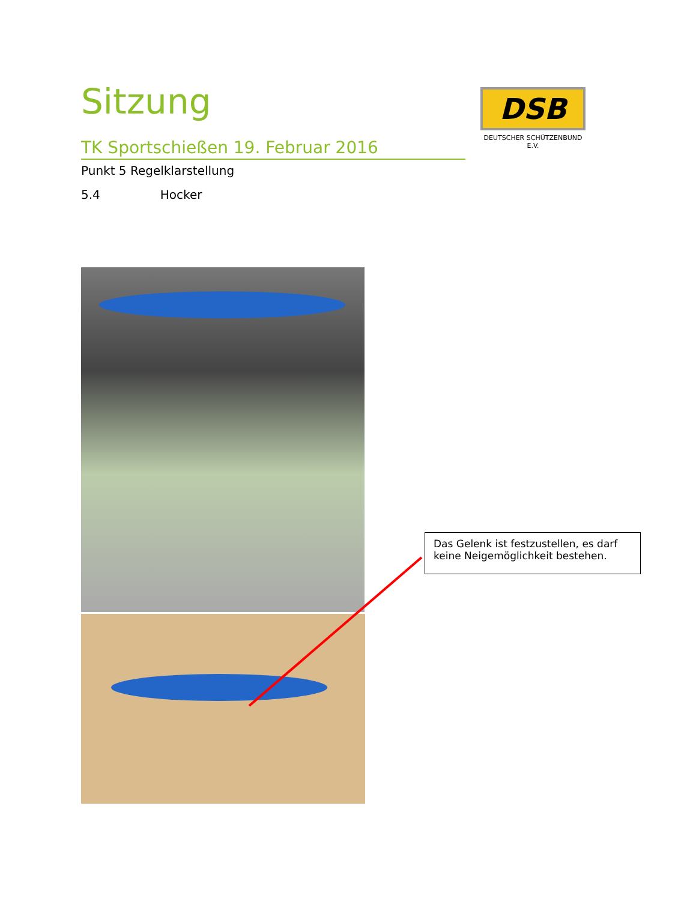Sitzung
TK Sportschießen 19. Februar 2016
Punkt 5 Regelklarstellung
5.4 Hocker
DSB
DEUTSCHER SCHÜTZENBUND E.V.
Das Gelenk ist festzustellen, es darf keine Neigemöglichkeit bestehen.